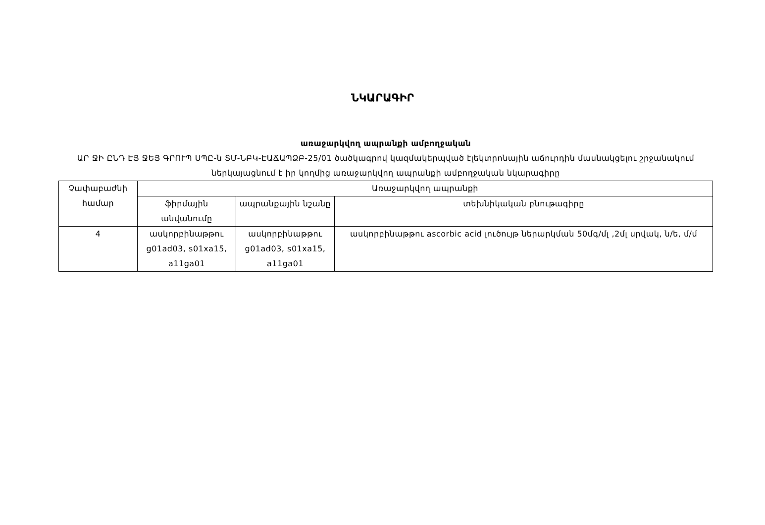ՆԿԱՐԱԳԻՐ
առաջարկվող ապրանքի ամբողջական
ԱՐ ՋԻ ԸՆԴ ԷՅ ՋԵՅ ԳՐՈՒՊ ՍՊԸ-ն ՏՄ-ՆԲԿ-ԷԱՃԱՊՁԲ-25/01 ծածկագրով կազմակերպված էլեկտրոնային աճուրդին մասնակցելու շրջանակում ներկայացնում է իր կողմից առաջարկվող ապրանքի ամբողջական նկարագիրը
| Չափաբաժնի համար | Առաջարկվող ապրանքի | | |
| --- | --- | --- | --- |
| | ֆիրմային անվանումը | ապրանքային նշանը | տեխնիկական բնութագիրը |
| 4 | ասկորբինաթթու g01ad03, s01xa15, a11ga01 | ասկորբինաթթու g01ad03, s01xa15, a11ga01 | ասկորբինաթթու ascorbic acid լուծույթ ներարկման 50մգ/մլ ,2մլ սրվակ, ն/ե, մ/մ |